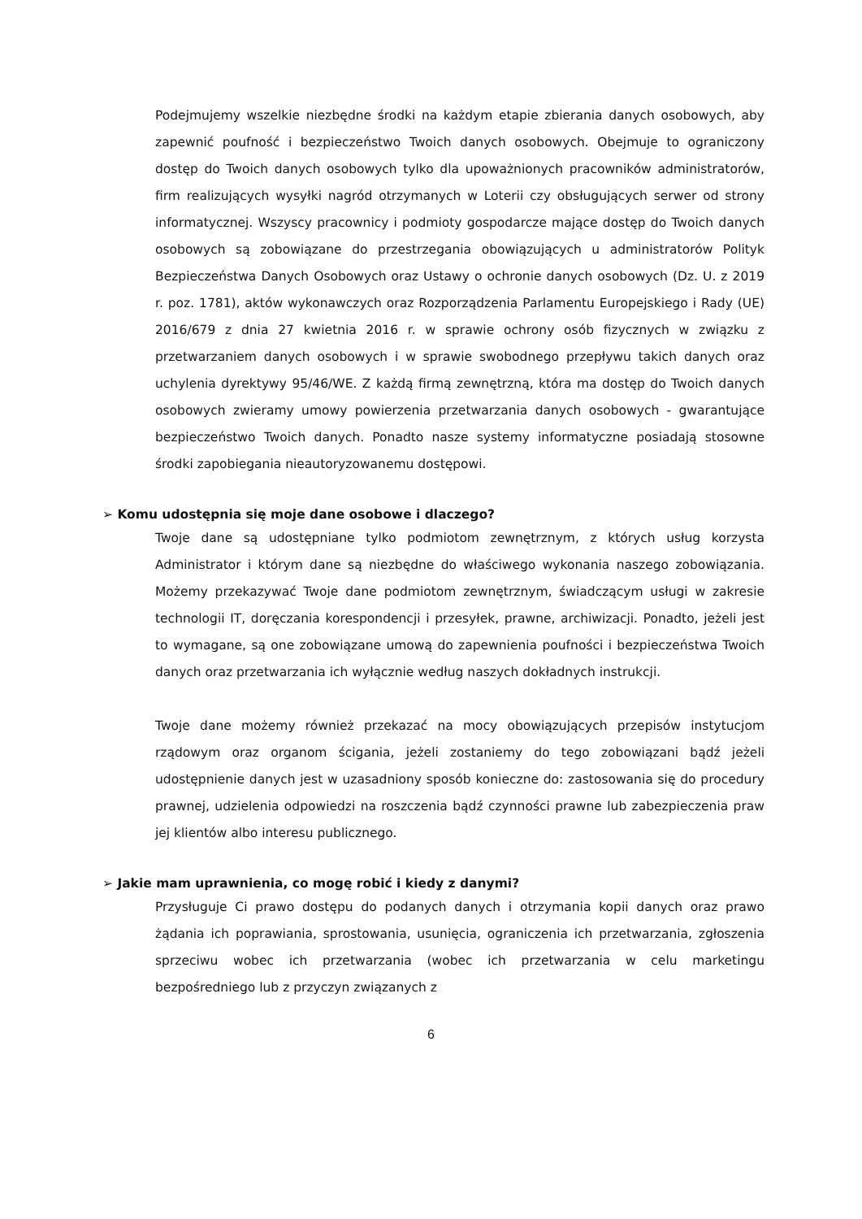Podejmujemy wszelkie niezbędne środki na każdym etapie zbierania danych osobowych, aby zapewnić poufność i bezpieczeństwo Twoich danych osobowych. Obejmuje to ograniczony dostęp do Twoich danych osobowych tylko dla upoważnionych pracowników administratorów, firm realizujących wysyłki nagród otrzymanych w Loterii czy obsługujących serwer od strony informatycznej. Wszyscy pracownicy i podmioty gospodarcze mające dostęp do Twoich danych osobowych są zobowiązane do przestrzegania obowiązujących u administratorów Polityk Bezpieczeństwa Danych Osobowych oraz Ustawy o ochronie danych osobowych (Dz. U. z 2019 r. poz. 1781), aktów wykonawczych oraz Rozporządzenia Parlamentu Europejskiego i Rady (UE) 2016/679 z dnia 27 kwietnia 2016 r. w sprawie ochrony osób fizycznych w związku z przetwarzaniem danych osobowych i w sprawie swobodnego przepływu takich danych oraz uchylenia dyrektywy 95/46/WE. Z każdą firmą zewnętrzną, która ma dostęp do Twoich danych osobowych zwieramy umowy powierzenia przetwarzania danych osobowych - gwarantujące bezpieczeństwo Twoich danych. Ponadto nasze systemy informatyczne posiadają stosowne środki zapobiegania nieautoryzowanemu dostępowi.
➢ Komu udostępnia się moje dane osobowe i dlaczego?
Twoje dane są udostępniane tylko podmiotom zewnętrznym, z których usług korzysta Administrator i którym dane są niezbędne do właściwego wykonania naszego zobowiązania. Możemy przekazywać Twoje dane podmiotom zewnętrznym, świadczącym usługi w zakresie technologii IT, doręczania korespondencji i przesyłek, prawne, archiwizacji. Ponadto, jeżeli jest to wymagane, są one zobowiązane umową do zapewnienia poufności i bezpieczeństwa Twoich danych oraz przetwarzania ich wyłącznie według naszych dokładnych instrukcji.
Twoje dane możemy również przekazać na mocy obowiązujących przepisów instytucjom rządowym oraz organom ścigania, jeżeli zostaniemy do tego zobowiązani bądź jeżeli udostępnienie danych jest w uzasadniony sposób konieczne do: zastosowania się do procedury prawnej, udzielenia odpowiedzi na roszczenia bądź czynności prawne lub zabezpieczenia praw jej klientów albo interesu publicznego.
➢ Jakie mam uprawnienia, co mogę robić i kiedy z danymi?
Przysługuje Ci prawo dostępu do podanych danych i otrzymania kopii danych oraz prawo żądania ich poprawiania, sprostowania, usunięcia, ograniczenia ich przetwarzania, zgłoszenia sprzeciwu wobec ich przetwarzania (wobec ich przetwarzania w celu marketingu bezpośredniego lub z przyczyn związanych z
6